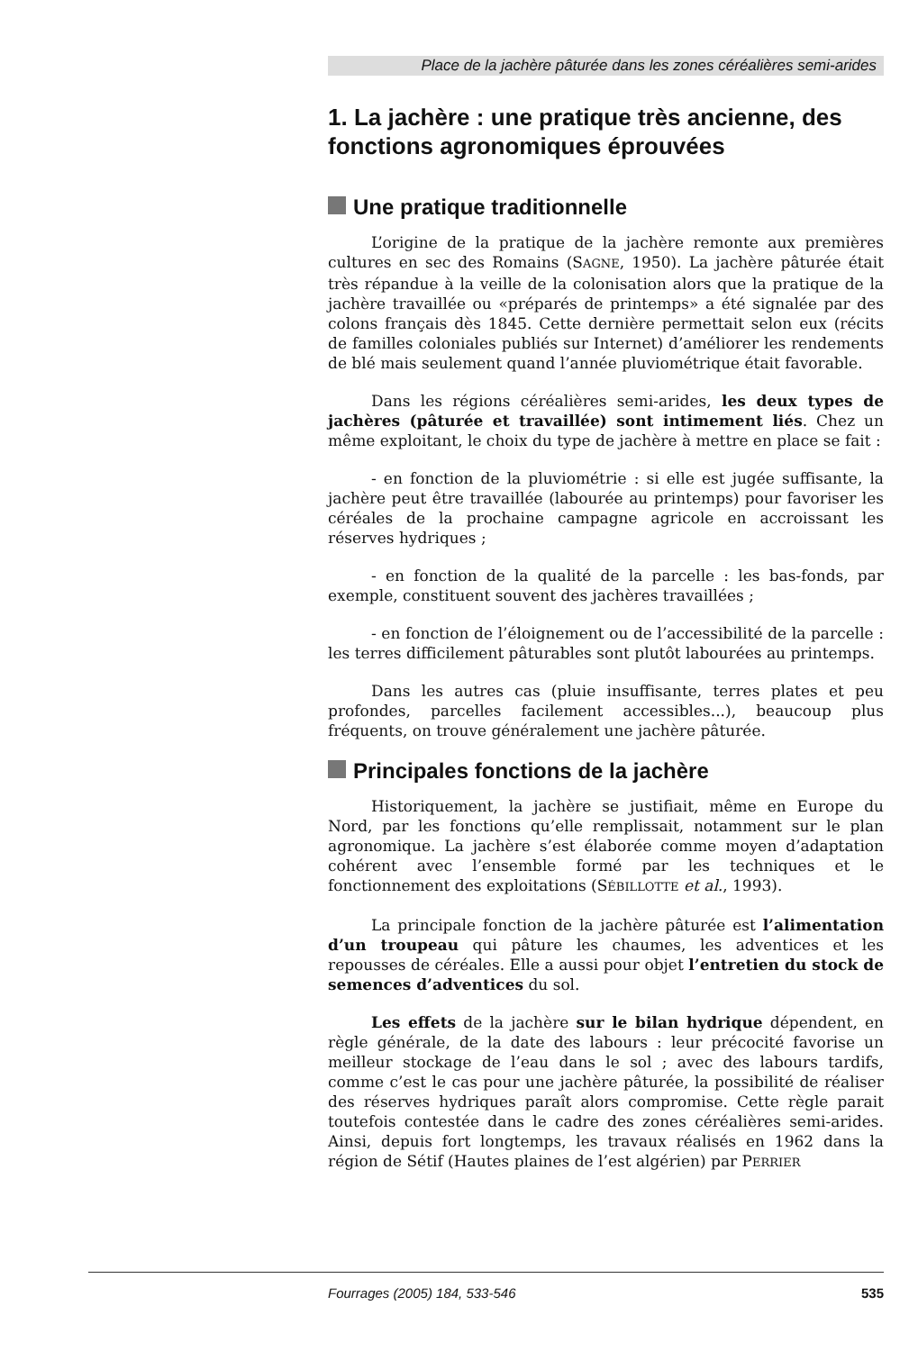Place de la jachère pâturée dans les zones céréalières semi-arides
1. La jachère : une pratique très ancienne, des fonctions agronomiques éprouvées
Une pratique traditionnelle
L’origine de la pratique de la jachère remonte aux premières cultures en sec des Romains (SAGNE, 1950). La jachère pâturée était très répandue à la veille de la colonisation alors que la pratique de la jachère travaillée ou «préparés de printemps» a été signalée par des colons français dès 1845. Cette dernière permettait selon eux (récits de familles coloniales publiés sur Internet) d’améliorer les rendements de blé mais seulement quand l’année pluviométrique était favorable.
Dans les régions céréalières semi-arides, les deux types de jachères (pâturée et travaillée) sont intimement liés. Chez un même exploitant, le choix du type de jachère à mettre en place se fait :
- en fonction de la pluviométrie : si elle est jugée suffisante, la jachère peut être travaillée (labourée au printemps) pour favoriser les céréales de la prochaine campagne agricole en accroissant les réserves hydriques ;
- en fonction de la qualité de la parcelle : les bas-fonds, par exemple, constituent souvent des jachères travaillées ;
- en fonction de l’éloignement ou de l’accessibilité de la parcelle : les terres difficilement pâturables sont plutôt labourées au printemps.
Dans les autres cas (pluie insuffisante, terres plates et peu profondes, parcelles facilement accessibles...), beaucoup plus fréquents, on trouve généralement une jachère pâturée.
Principales fonctions de la jachère
Historiquement, la jachère se justifiait, même en Europe du Nord, par les fonctions qu’elle remplissait, notamment sur le plan agronomique. La jachère s’est élaborée comme moyen d’adaptation cohérent avec l’ensemble formé par les techniques et le fonctionnement des exploitations (SÉBILLOTTE et al., 1993).
La principale fonction de la jachère pâturée est l’alimentation d’un troupeau qui pâture les chaumes, les adventices et les repousses de céréales. Elle a aussi pour objet l’entretien du stock de semences d’adventices du sol.
Les effets de la jachère sur le bilan hydrique dépendent, en règle générale, de la date des labours : leur précocité favorise un meilleur stockage de l’eau dans le sol ; avec des labours tardifs, comme c’est le cas pour une jachère pâturée, la possibilité de réaliser des réserves hydriques paraît alors compromise. Cette règle parait toutefois contestée dans le cadre des zones céréalières semi-arides. Ainsi, depuis fort longtemps, les travaux réalisés en 1962 dans la région de Sétif (Hautes plaines de l’est algérien) par PERRIER
Fourrages (2005) 184, 533-546 535